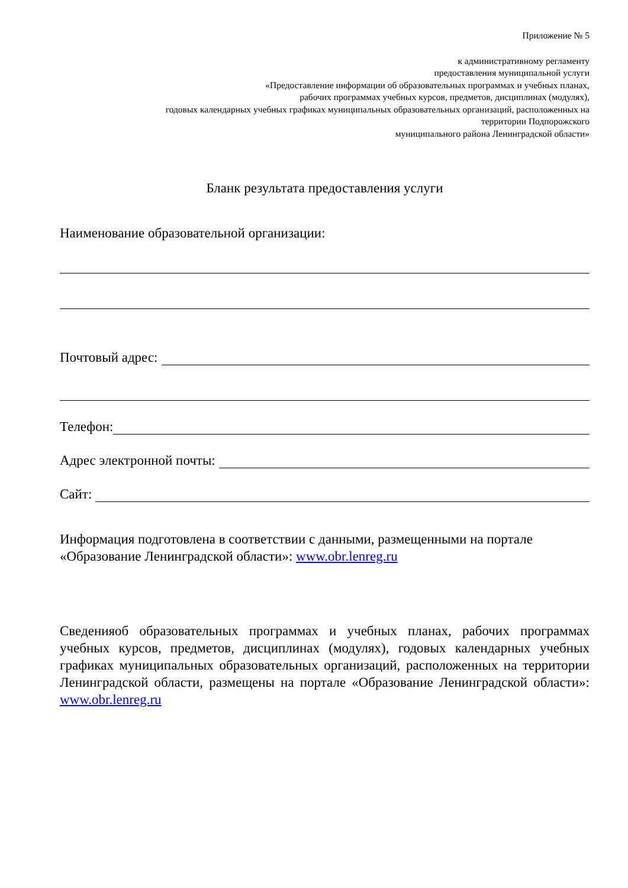Приложение № 5
к административному регламенту
предоставления муниципальной услуги
«Предоставление информации об образовательных программах и учебных планах,
рабочих программах учебных курсов, предметов, дисциплинах (модулях),
годовых календарных учебных графиках муниципальных образовательных организаций, расположенных на
территории Подпорожского
муниципального района Ленинградской области»
Бланк результата предоставления услуги
Наименование образовательной организации:
Почтовый адрес:
Телефон:
Адрес электронной почты:
Сайт:
Информация подготовлена в соответствии с данными, размещенными на портале «Образование Ленинградской области»: www.obr.lenreg.ru
Сведенияоб образовательных программах и учебных планах, рабочих программах учебных курсов, предметов, дисциплинах (модулях), годовых календарных учебных графиках муниципальных образовательных организаций, расположенных на территории Ленинградской области, размещены на портале «Образование Ленинградской области»: www.obr.lenreg.ru